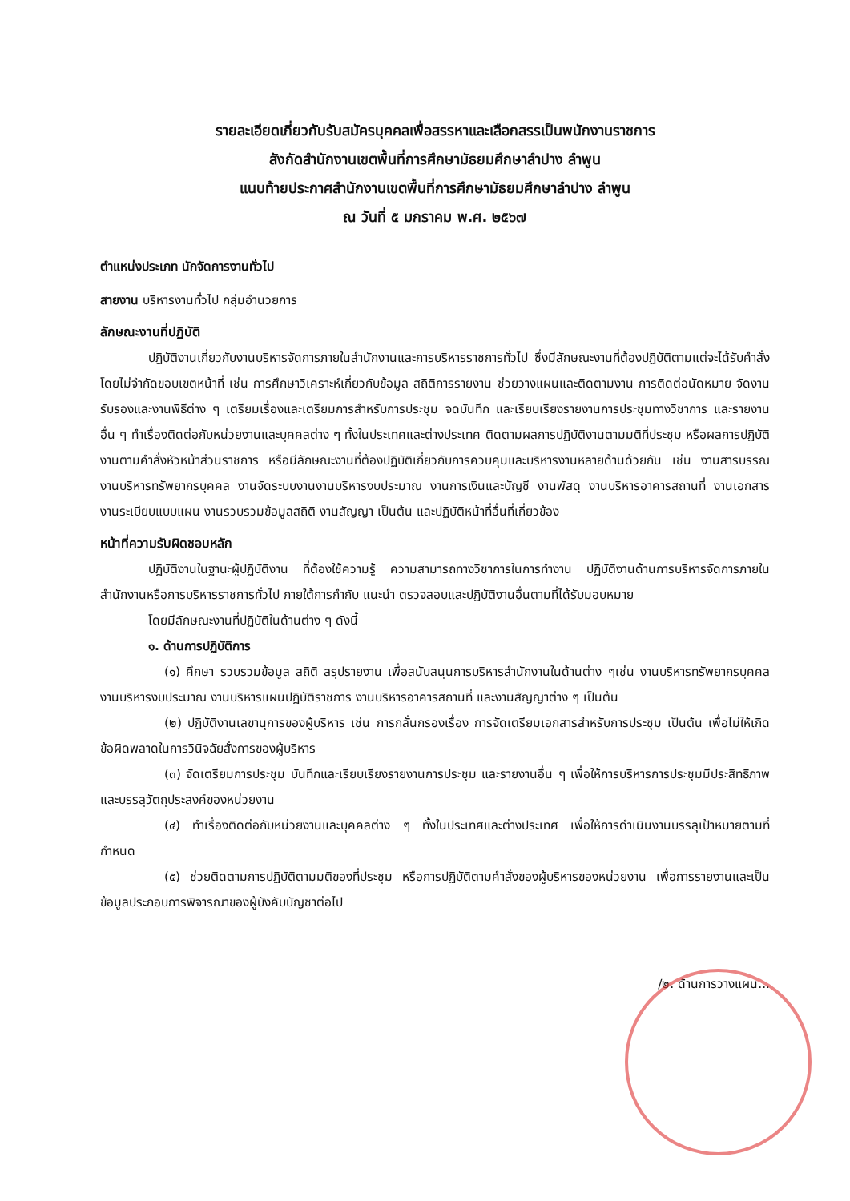รายละเอียดเกี่ยวกับรับสมัครบุคคลเพื่อสรรหาและเลือกสรรเป็นพนักงานราชการ
สังกัดสำนักงานเขตพื้นที่การศึกษามัธยมศึกษาลำปาง ลำพูน
แนบท้ายประกาศสำนักงานเขตพื้นที่การศึกษามัธยมศึกษาลำปาง ลำพูน
ณ วันที่ ๕ มกราคม พ.ศ. ๒๕๖๗
ตำแหน่งประเภท นักจัดการงานทั่วไป
สายงาน บริหารงานทั่วไป กลุ่มอำนวยการ
ลักษณะงานที่ปฏิบัติ
ปฏิบัติงานเกี่ยวกับงานบริหารจัดการภายในสำนักงานและการบริหารราชการทั่วไป ซึ่งมีลักษณะงานที่ต้องปฏิบัติตามแต่จะได้รับคำสั่งโดยไม่จำกัดขอบเขตหน้าที่ เช่น การศึกษาวิเคราะห์เกี่ยวกับข้อมูล สถิติการรายงาน ช่วยวางแผนและติดตามงาน การติดต่อนัดหมาย จัดงานรับรองและงานพิธีต่าง ๆ เตรียมเรื่องและเตรียมการสำหรับการประชุม จดบันทึก และเรียบเรียงรายงานการประชุมทางวิชาการ และรายงานอื่น ๆ ทำเรื่องติดต่อกับหน่วยงานและบุคคลต่าง ๆ ทั้งในประเทศและต่างประเทศ ติดตามผลการปฏิบัติงานตามมติที่ประชุม หรือผลการปฏิบัติงานตามคำสั่งหัวหน้าส่วนราชการ หรือมีลักษณะงานที่ต้องปฏิบัติเกี่ยวกับการควบคุมและบริหารงานหลายด้านด้วยกัน เช่น งานสารบรรณ งานบริหารทรัพยากรบุคคล งานจัดระบบงานงานบริหารงบประมาณ งานการเงินและบัญชี งานพัสดุ งานบริหารอาคารสถานที่ งานเอกสาร งานระเบียบแบบแผน งานรวบรวมข้อมูลสถิติ งานสัญญา เป็นต้น และปฏิบัติหน้าที่อื่นที่เกี่ยวข้อง
หน้าที่ความรับผิดชอบหลัก
ปฏิบัติงานในฐานะผู้ปฏิบัติงาน ที่ต้องใช้ความรู้ ความสามารถทางวิชาการในการทำงาน ปฏิบัติงานด้านการบริหารจัดการภายในสำนักงานหรือการบริหารราชการทั่วไป ภายใต้การกำกับ แนะนำ ตรวจสอบและปฏิบัติงานอื่นตามที่ได้รับมอบหมาย
โดยมีลักษณะงานที่ปฏิบัติในด้านต่าง ๆ ดังนี้
๑. ด้านการปฏิบัติการ
(๑) ศึกษา รวบรวมข้อมูล สถิติ สรุปรายงาน เพื่อสนับสนุนการบริหารสำนักงานในด้านต่าง ๆเช่น งานบริหารทรัพยากรบุคคล งานบริหารงบประมาณ งานบริหารแผนปฏิบัติราชการ งานบริหารอาคารสถานที่ และงานสัญญาต่าง ๆ เป็นต้น
(๒) ปฏิบัติงานเลขานุการของผู้บริหาร เช่น การกลั่นกรองเรื่อง การจัดเตรียมเอกสารสำหรับการประชุม เป็นต้น เพื่อไม่ให้เกิดข้อผิดพลาดในการวินิจฉัยสั่งการของผู้บริหาร
(๓) จัดเตรียมการประชุม บันทึกและเรียบเรียงรายงานการประชุม และรายงานอื่น ๆ เพื่อให้การบริหารการประชุมมีประสิทธิภาพและบรรลุวัตถุประสงค์ของหน่วยงาน
(๔) ทำเรื่องติดต่อกับหน่วยงานและบุคคลต่าง ๆ ทั้งในประเทศและต่างประเทศ เพื่อให้การดำเนินงานบรรลุเป้าหมายตามที่กำหนด
(๕) ช่วยติดตามการปฏิบัติตามมติของที่ประชุม หรือการปฏิบัติตามคำสั่งของผู้บริหารของหน่วยงาน เพื่อการรายงานและเป็นข้อมูลประกอบการพิจารณาของผู้บังคับบัญชาต่อไป
/๒. ด้านการวางแผน...